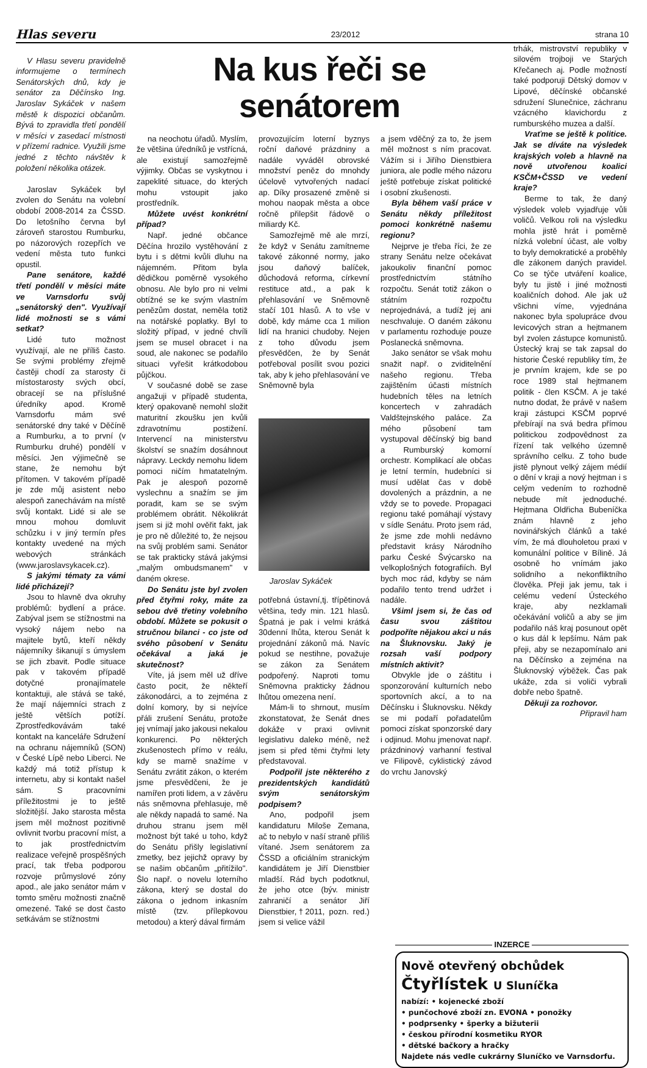Hlas severu 23/2012 strana 10
V Hlasu severu pravidelně informujeme o termínech Senátorských dnů, kdy je senátor za Děčínsko Ing. Jaroslav Sykáček v našem městě k dispozici občanům. Bývá to zpravidla třetí pondělí v měsíci v zasedací místnosti v přízemí radnice. Využili jsme jedné z těchto návštěv k položení několika otázek.
Jaroslav Sykáček byl zvolen do Senátu na volební období 2008-2014 za ČSSD. Do letošního června byl zároveň starostou Rumburku, po názorových rozepřích ve vedení města tuto funkci opustil.
Pane senátore, každé třetí pondělí v měsíci máte ve Varnsdorfu svůj „senátorský den". Využívají lidé možnosti se s vámi setkat?
Lidé tuto možnost využívají, ale ne příliš často. Se svými problémy zřejmě častěji chodí za starosty či místostarosty svých obcí, obracejí se na příslušné úředníky apod. Kromě Varnsdorfu mám své senátorské dny také v Děčíně a Rumburku, a to první (v Rumburku druhé) pondělí v měsíci. Jen výjimečně se stane, že nemohu být přítomen. V takovém případě je zde můj asistent nebo alespoň zanechávám na místě svůj kontakt. Lidé si ale se mnou mohou domluvit schůzku i v jiný termín přes kontakty uvedené na mých webových stránkách (www.jaroslavsykacek.cz).
S jakými tématy za vámi lidé přicházejí?
Jsou to hlavně dva okruhy problémů: bydlení a práce. Zabýval jsem se stížnostmi na vysoký nájem nebo na majitele bytů, kteří někdy nájemníky šikanují s úmyslem se jich zbavit. Podle situace pak v takovém případě dotyčné pronajímatele kontaktuji, ale stává se také, že mají nájemníci strach z ještě větších potíží. Zprostředkovávám také kontakt na kanceláře Sdružení na ochranu nájemníků (SON) v České Lípě nebo Liberci. Ne každý má totiž přístup k internetu, aby si kontakt našel sám. S pracovními příležitostmi je to ještě složitější. Jako starosta města jsem měl možnost pozitivně ovlivnit tvorbu pracovní míst, a to jak prostřednictvím realizace veřejně prospěšných prací, tak třeba podporou rozvoje průmyslové zóny apod., ale jako senátor mám v tomto směru možnosti značně omezené. Také se dost často setkávám se stížnostmi
Na kus řeči se senátorem
na neochotu úřadů. Myslím, že většina úředníků je vstřícná, ale existují samozřejmě výjimky. Občas se vyskytnou i zapeklité situace, do kterých mohu vstoupit jako prostředník.
Můžete uvést konkrétní případ?
Např. jedné občance Děčína hrozilo vystěhování z bytu i s dětmi kvůli dluhu na nájemném. Přitom byla dědičkou poměrně vysokého obnosu. Ale bylo pro ni velmi obtížné se ke svým vlastním penězům dostat, neměla totiž na notářské poplatky. Byl to složitý případ, v jedné chvíli jsem se musel obracet i na soud, ale nakonec se podařilo situaci vyřešit krátkodobou půjčkou.
V současné době se zase angažuji v případě studenta, který opakovaně nemohl složit maturitní zkoušku jen kvůli zdravotnímu postižení. Intervencí na ministerstvu školství se snažím dosáhnout nápravy. Leckdy nemohu lidem pomoci ničím hmatatelným. Pak je alespoň pozorně vyslechnu a snažím se jim poradit, kam se se svým problémem obrátit. Několikrát jsem si již mohl ověřit fakt, jak je pro ně důležité to, že nejsou na svůj problém sami. Senátor se tak prakticky stává jakýmsi „malým ombudsmanem" v daném okrese.
Do Senátu jste byl zvolen před čtyřmi roky, máte za sebou dvě třetiny volebního období. Můžete se pokusit o stručnou bilanci - co jste od svého působení v Senátu očekával a jaká je skutečnost?
Víte, já jsem měl už dříve často pocit, že někteří zákonodárci, a to zejména z dolní komory, by si nejvíce přáli zrušení Senátu, protože jej vnímají jako jakousi nekalou konkurenci. Po některých zkušenostech přímo v reálu, kdy se marně snažíme v Senátu zvrátit zákon, o kterém jsme přesvědčeni, že je namířen proti lidem, a v závěru nás sněmovna přehlasuje, mě ale někdy napadá to samé. Na druhou stranu jsem měl možnost být také u toho, když do Senátu přišly legislativní zmetky, bez jejichž opravy by se našim občanům „přitížilo". Šlo např. o novelu loterního zákona, který se dostal do zákona o jednom inkasním místě (tzv. přílepkovou metodou) a který dával firmám
provozujícím loterní byznys roční daňové prázdniny a nadále vyváděl obrovské množství peněz do mnohdy účelově vytvořených nadací ap. Díky prosazené změně si mohou naopak města a obce ročně přilepšit řádově o miliardy Kč.
Samozřejmě mě ale mrzí, že když v Senátu zamítneme takové zákonné normy, jako jsou daňový balíček, důchodová reforma, církevní restituce atd., a pak k přehlasování ve Sněmovně stačí 101 hlasů. A to vše v době, kdy máme cca 1 milion lidí na hranici chudoby. Nejen z toho důvodu jsem přesvědčen, že by Senát potřeboval posílit svou pozici tak, aby k jeho přehlasování ve Sněmovně byla
Jaroslav Sykáček
potřebná ústavní,tj. třípětinová většina, tedy min. 121 hlasů. Špatná je pak i velmi krátká 30denní lhůta, kterou Senát k projednání zákonů má. Navíc pokud se nestihne, považuje se zákon za Senátem podpořený. Naproti tomu Sněmovna prakticky žádnou lhůtou omezena není.
Mám-li to shrnout, musím zkonstatovat, že Senát dnes dokáže v praxi ovlivnit legislativu daleko méně, než jsem si před těmi čtyřmi lety představoval.
Podpořil jste některého z prezidentských kandidátů svým senátorským podpisem?
Ano, podpořil jsem kandidaturu Miloše Zemana, ač to nebylo v naší straně příliš vítané. Jsem senátorem za ČSSD a oficiálním stranickým kandidátem je Jiří Dienstbier mladší. Rád bych podotknul, že jeho otce (býv. ministr zahraničí a senátor Jiří Dienstbier,†2011, pozn. red.) jsem si velice vážil
a jsem vděčný za to, že jsem měl možnost s ním pracovat. Vážím si i Jiřího Dienstbiera juniora, ale podle mého názoru ještě potřebuje získat politické i osobní zkušenosti.
Byla během vaší práce v Senátu někdy příležitost pomoci konkrétně našemu regionu?
Nejprve je třeba říci, že ze strany Senátu nelze očekávat jakoukoliv finanční pomoc prostřednictvím státního rozpočtu. Senát totiž zákon o státním rozpočtu neprojednává, a tudíž jej ani neschvaluje. O daném zákonu v parlamentu rozhoduje pouze Poslanecká sněmovna.
Jako senátor se však mohu snažit např. o zviditelnění našeho regionu. Třeba zajištěním účasti místních hudebních těles na letních koncertech v zahradách Valdštejnského paláce. Za mého působení tam vystupoval děčínský big band a Rumburský komorní orchestr. Komplikací ale občas je letní termín, hudebníci si musí udělat čas v době dovolených a prázdnin, a ne vždy se to povede. Propagaci regionu také pomáhají výstavy v sídle Senátu. Proto jsem rád, že jsme zde mohli nedávno představit krásy Národního parku České Švýcarsko na velkoplošných fotografiích. Byl bych moc rád, kdyby se nám podařilo tento trend udržet i nadále.
Všiml jsem si, že čas od času svou záštitou podpoříte nějakou akci u nás na Šluknovsku. Jaký je rozsah vaší podpory místních aktivit?
Obvykle jde o záštitu i sponzorování kulturních nebo sportovních akcí, a to na Děčínsku i Šluknovsku. Někdy se mi podaří pořadatelům pomoci získat sponzorské dary i odjinud. Mohu jmenovat např. prázdninový varhanní festival ve Filipově, cyklistický závod do vrchu Janovský
trhák, mistrovství republiky v silovém trojboji ve Starých Křečanech aj. Podle možností také podporuji Dětský domov v Lipové, děčínské občanské sdružení Slunečnice, záchranu vzácného klavichordu z rumburského muzea a další.
Vraťme se ještě k politice. Jak se díváte na výsledek krajských voleb a hlavně na nově utvořenou koalici KSČM+ČSSD ve vedení kraje?
Berme to tak, že daný výsledek voleb vyjadřuje vůli voličů. Velkou roli na výsledku mohla jistě hrát i poměrně nízká volební účast, ale volby to byly demokratické a proběhly dle zákonem daných pravidel. Co se týče utváření koalice, byly tu jistě i jiné možnosti koaličních dohod. Ale jak už všichni víme, vyjednána nakonec byla spolupráce dvou levicových stran a hejtmanem byl zvolen zástupce komunistů. Ústecký kraj se tak zapsal do historie České republiky tím, že je prvním krajem, kde se po roce 1989 stal hejtmanem politik - člen KSČM. A je také nutno dodat, že právě v našem kraji zástupci KSČM poprvé přebírají na svá bedra přímou politickou zodpovědnost za řízení tak velkého územně správního celku. Z toho bude jistě plynout velký zájem médií o dění v kraji a nový hejtman i s celým vedením to rozhodně nebude mít jednoduché. Hejtmana Oldřicha Bubeníčka znám hlavně z jeho novinářských článků a také vím, že má dlouholetou praxi v komunální politice v Bílině. Já osobně ho vnímám jako solidního a nekonfliktního člověka. Přeji jak jemu, tak i celému vedení Ústeckého kraje, aby nezklamali očekávání voličů a aby se jim podařilo náš kraj posunout opět o kus dál k lepšímu. Nám pak přeji, aby se nezapomínalo ani na Děčínsko a zejména na Šluknovský výběžek. Čas pak ukáže, zda si voliči vybrali dobře nebo špatně.
Děkuji za rozhovor.
Připravil ham
INZERCE
Nově otevřený obchůdek
Čtyřlístek U Sluníčka
nabízí: • kojenecké zboží
• punčochové zboží zn. EVONA • ponožky
• podprsenky • šperky a bižuterii
• českou přírodní kosmetiku RYOR
• dětské bačkory a hračky
Najdete nás vedle cukrárny Sluníčko ve Varnsdorfu.